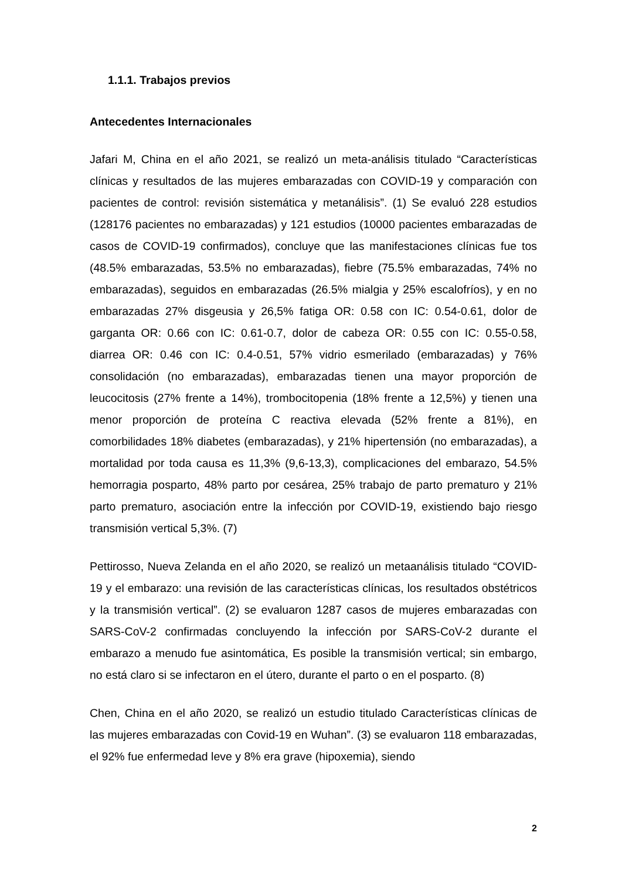1.1.1. Trabajos previos
Antecedentes Internacionales
Jafari M, China en el año 2021, se realizó un meta-análisis titulado “Características clínicas y resultados de las mujeres embarazadas con COVID-19 y comparación con pacientes de control: revisión sistemática y metanálisis”. (1) Se evaluó 228 estudios (128176 pacientes no embarazadas) y 121 estudios (10000 pacientes embarazadas de casos de COVID-19 confirmados), concluye que las manifestaciones clínicas fue tos (48.5% embarazadas, 53.5% no embarazadas), fiebre (75.5% embarazadas, 74% no embarazadas), seguidos en embarazadas (26.5% mialgia y 25% escalofríos), y en no embarazadas 27% disgeusia y 26,5% fatiga OR: 0.58 con IC: 0.54-0.61, dolor de garganta OR: 0.66 con IC: 0.61-0.7, dolor de cabeza OR: 0.55 con IC: 0.55-0.58, diarrea OR: 0.46 con IC: 0.4-0.51, 57% vidrio esmerilado (embarazadas) y 76% consolidación (no embarazadas), embarazadas tienen una mayor proporción de leucocitosis (27% frente a 14%), trombocitopenia (18% frente a 12,5%) y tienen una menor proporción de proteína C reactiva elevada (52% frente a 81%), en comorbilidades 18% diabetes (embarazadas), y 21% hipertensión (no embarazadas), a mortalidad por toda causa es 11,3% (9,6-13,3), complicaciones del embarazo, 54.5% hemorragia posparto, 48% parto por cesárea, 25% trabajo de parto prematuro y 21% parto prematuro, asociación entre la infección por COVID-19, existiendo bajo riesgo transmisión vertical 5,3%. (7)
Pettirosso, Nueva Zelanda en el año 2020, se realizó un metaanálisis titulado “COVID-19 y el embarazo: una revisión de las características clínicas, los resultados obstétricos y la transmisión vertical”. (2) se evaluaron 1287 casos de mujeres embarazadas con SARS-CoV-2 confirmadas concluyendo la infección por SARS-CoV-2 durante el embarazo a menudo fue asintomática, Es posible la transmisión vertical; sin embargo, no está claro si se infectaron en el útero, durante el parto o en el posparto. (8)
Chen, China en el año 2020, se realizó un estudio titulado Características clínicas de las mujeres embarazadas con Covid-19 en Wuhan”. (3) se evaluaron 118 embarazadas, el 92% fue enfermedad leve y 8% era grave (hipoxemia), siendo
2